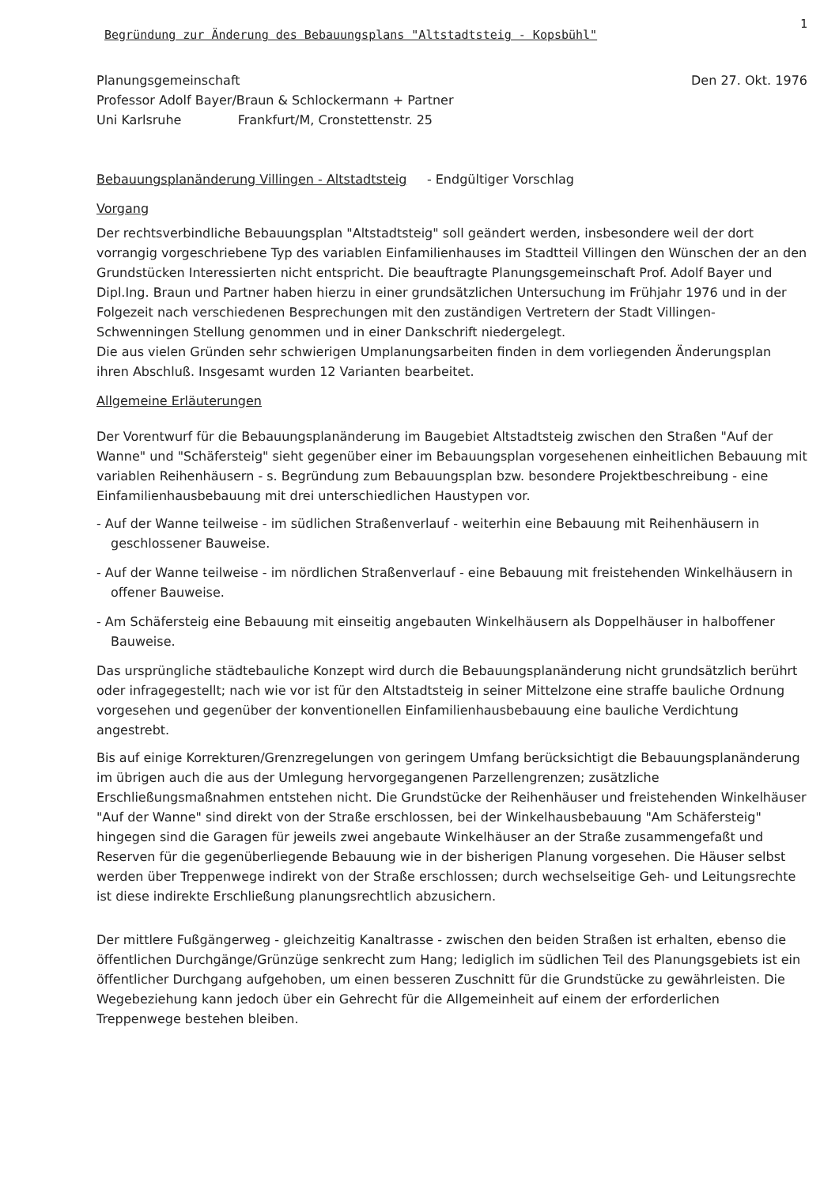Begründung zur Änderung des Bebauungsplans "Altstadtsteig - Kopsbühl" 1
Planungsgemeinschaft
Professor Adolf Bayer/Braun & Schlockermann + Partner
Uni Karlsruhe Frankfurt/M, Cronstettenstr. 25
Den 27. Okt. 1976
Bebauungsplanänderung Villingen - Altstadtsteig - Endgültiger Vorschlag
Vorgang
Der rechtsverbindliche Bebauungsplan "Altstadtsteig" soll geändert werden, insbesondere weil der dort vorrangig vorgeschriebene Typ des variablen Einfamilienhauses im Stadtteil Villingen den Wünschen der an den Grundstücken Interessierten nicht entspricht. Die beauftragte Planungsgemeinschaft Prof. Adolf Bayer und Dipl.Ing. Braun und Partner haben hierzu in einer grundsätzlichen Untersuchung im Frühjahr 1976 und in der Folgezeit nach verschiedenen Besprechungen mit den zuständigen Vertretern der Stadt Villingen-Schwenningen Stellung genommen und in einer Dankschrift niedergelegt.
Die aus vielen Gründen sehr schwierigen Umplanungsarbeiten finden in dem vorliegenden Änderungsplan ihren Abschluß. Insgesamt wurden 12 Varianten bearbeitet.
Allgemeine Erläuterungen
Der Vorentwurf für die Bebauungsplanänderung im Baugebiet Altstadtsteig zwischen den Straßen "Auf der Wanne" und "Schäfersteig" sieht gegenüber einer im Bebauungsplan vorgesehenen einheitlichen Bebauung mit variablen Reihenhäusern - s. Begründung zum Bebauungsplan bzw. besondere Projektbeschreibung - eine Einfamilienhausbebauung mit drei unterschiedlichen Haustypen vor.
- Auf der Wanne teilweise - im südlichen Straßenverlauf - weiterhin eine Bebauung mit Reihenhäusern in geschlossener Bauweise.
- Auf der Wanne teilweise - im nördlichen Straßenverlauf - eine Bebauung mit freistehenden Winkelhäusern in offener Bauweise.
- Am Schäfersteig eine Bebauung mit einseitig angebauten Winkelhäusern als Doppelhäuser in halboffener Bauweise.
Das ursprüngliche städtebauliche Konzept wird durch die Bebauungsplanänderung nicht grundsätzlich berührt oder infragegestellt; nach wie vor ist für den Altstadtsteig in seiner Mittelzone eine straffe bauliche Ordnung vorgesehen und gegenüber der konventionellen Einfamilienhausbebauung eine bauliche Verdichtung angestrebt.
Bis auf einige Korrekturen/Grenzregelungen von geringem Umfang berücksichtigt die Bebauungsplanänderung im übrigen auch die aus der Umlegung hervorgegangenen Parzellengrenzen; zusätzliche Erschließungsmaßnahmen entstehen nicht. Die Grundstücke der Reihenhäuser und freistehenden Winkelhäuser "Auf der Wanne" sind direkt von der Straße erschlossen, bei der Winkelhausbebauung "Am Schäfersteig" hingegen sind die Garagen für jeweils zwei angebaute Winkelhäuser an der Straße zusammengefaßt und Reserven für die gegenüberliegende Bebauung wie in der bisherigen Planung vorgesehen. Die Häuser selbst werden über Treppenwege indirekt von der Straße erschlossen; durch wechselseitige Geh- und Leitungsrechte ist diese indirekte Erschließung planungsrechtlich abzusichern.
Der mittlere Fußgängerweg - gleichzeitig Kanaltrasse - zwischen den beiden Straßen ist erhalten, ebenso die öffentlichen Durchgänge/Grünzüge senkrecht zum Hang; lediglich im südlichen Teil des Planungsgebiets ist ein öffentlicher Durchgang aufgehoben, um einen besseren Zuschnitt für die Grundstücke zu gewährleisten. Die Wegebeziehung kann jedoch über ein Gehrecht für die Allgemeinheit auf einem der erforderlichen Treppenwege bestehen bleiben.